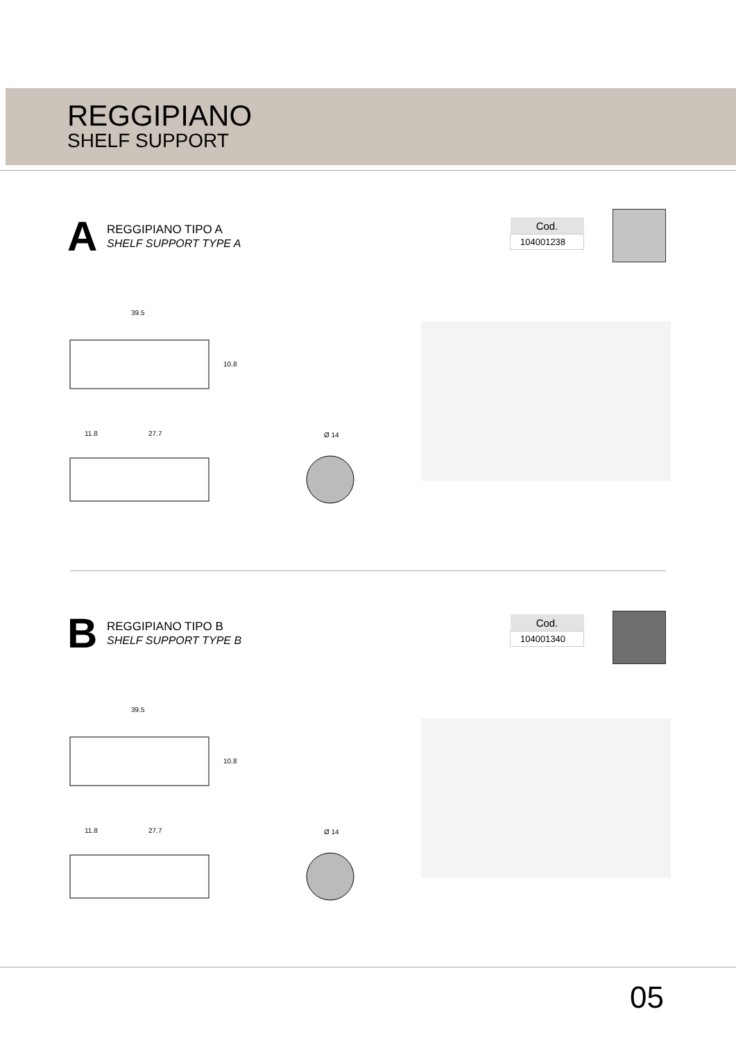REGGIPIANO
SHELF SUPPORT
A
REGGIPIANO TIPO A
SHELF SUPPORT TYPE A
| Cod. |
| --- |
| 104001238 |
39.5
10.8
11.8
27.7
Ø 14
B
REGGIPIANO TIPO B
SHELF SUPPORT TYPE B
| Cod. |
| --- |
| 104001340 |
39.5
10.8
11.8
27.7
Ø 14
05